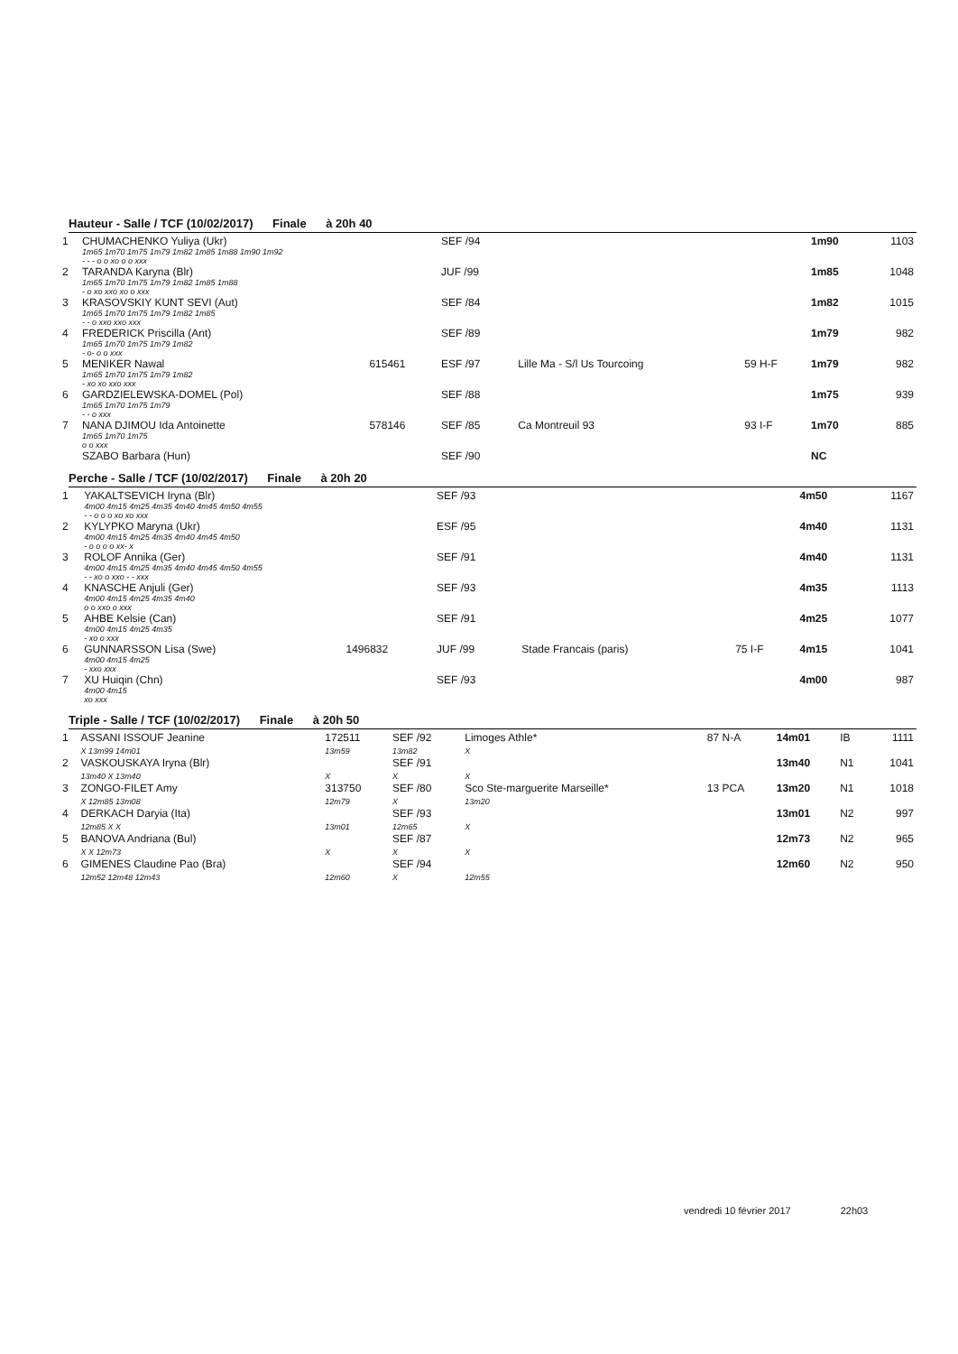Hauteur - Salle / TCF (10/02/2017) Finale à 20h 40
| 1 | CHUMACHENKO Yuliya (Ukr) | | SEF /94 | | | 1m90 | 1103 |
| | 1m65 1m70 1m75 1m79 1m82 1m85 1m88 1m90 1m92 - - - o o xo o o xxx | | | | | | |
| 2 | TARANDA Karyna (Blr) | | JUF /99 | | | 1m85 | 1048 |
| | 1m65 1m70 1m75 1m79 1m82 1m85 1m88 - o xo xxo xo o xxx | | | | | | |
| 3 | KRASOVSKIY KUNT SEVI (Aut) | | SEF /84 | | | 1m82 | 1015 |
| | 1m65 1m70 1m75 1m79 1m82 1m85 - - o xxo xxo xxx | | | | | | |
| 4 | FREDERICK Priscilla (Ant) | | SEF /89 | | | 1m79 | 982 |
| | 1m65 1m70 1m75 1m79 1m82 - o- o o xxx | | | | | | |
| 5 | MENIKER Nawal | 615461 | ESF /97 | Lille Ma - S/l Us Tourcoing | 59 H-F | 1m79 | 982 |
| | 1m65 1m70 1m75 1m79 1m82 - xo xo xxo xxx | | | | | | |
| 6 | GARDZIELEWSKA-DOMEL (Pol) | | SEF /88 | | | 1m75 | 939 |
| | 1m65 1m70 1m75 1m79 - - o xxx | | | | | | |
| 7 | NANA DJIMOU Ida Antoinette | 578146 | SEF /85 | Ca Montreuil 93 | 93 I-F | 1m70 | 885 |
| | 1m65 1m70 1m75 o o xxx | | | | | | |
| | SZABO Barbara (Hun) | | SEF /90 | | | NC | |
Perche - Salle / TCF (10/02/2017) Finale à 20h 20
| 1 | YAKALTSEVICH Iryna (Blr) | | SEF /93 | | | 4m50 | 1167 |
| | 4m00 4m15 4m25 4m35 4m40 4m45 4m50 4m55 - - o o o xo xo xxx | | | | | | |
| 2 | KYLYPKO Maryna (Ukr) | | ESF /95 | | | 4m40 | 1131 |
| | 4m00 4m15 4m25 4m35 4m40 4m45 4m50 - o o o o xx- x | | | | | | |
| 3 | ROLOF Annika (Ger) | | SEF /91 | | | 4m40 | 1131 |
| | 4m00 4m15 4m25 4m35 4m40 4m45 4m50 4m55 - - xo o xxo - - xxx | | | | | | |
| 4 | KNASCHE Anjuli (Ger) | | SEF /93 | | | 4m35 | 1113 |
| | 4m00 4m15 4m25 4m35 4m40 o o xxo o xxx | | | | | | |
| 5 | AHBE Kelsie (Can) | | SEF /91 | | | 4m25 | 1077 |
| | 4m00 4m15 4m25 4m35 - xo o xxx | | | | | | |
| 6 | GUNNARSSON Lisa (Swe) | 1496832 | JUF /99 | Stade Francais (paris) | 75 I-F | 4m15 | 1041 |
| | 4m00 4m15 4m25 - xxo xxx | | | | | | |
| 7 | XU Huiqin (Chn) | | SEF /93 | | | 4m00 | 987 |
| | 4m00 4m15 xo xxx | | | | | | |
Triple - Salle / TCF (10/02/2017) Finale à 20h 50
| 1 | ASSANI ISSOUF Jeanine X 13m99 14m01 | 172511 13m59 | SEF /92 13m82 | Limoges Athle* X | 87 N-A | 14m01 | IB | 1111 |
| 2 | VASKOUSKAYA Iryna (Blr) 13m40 X 13m40 | X | SEF /91 X | X | | 13m40 | N1 | 1041 |
| 3 | ZONGO-FILET Amy X 12m85 13m08 | 313750 12m79 | SEF /80 X | Sco Ste-marguerite Marseille* 13m20 | 13 PCA | 13m20 | N1 | 1018 |
| 4 | DERKACH Daryia (Ita) 12m85 X X | 13m01 | SEF /93 12m65 | X | | 13m01 | N2 | 997 |
| 5 | BANOVA Andriana (Bul) X X 12m73 | X | SEF /87 X | X | | 12m73 | N2 | 965 |
| 6 | GIMENES Claudine Pao (Bra) 12m52 12m48 12m43 | 12m60 | SEF /94 X | 12m55 | | 12m60 | N2 | 950 |
vendredi 10 février 2017 22h03